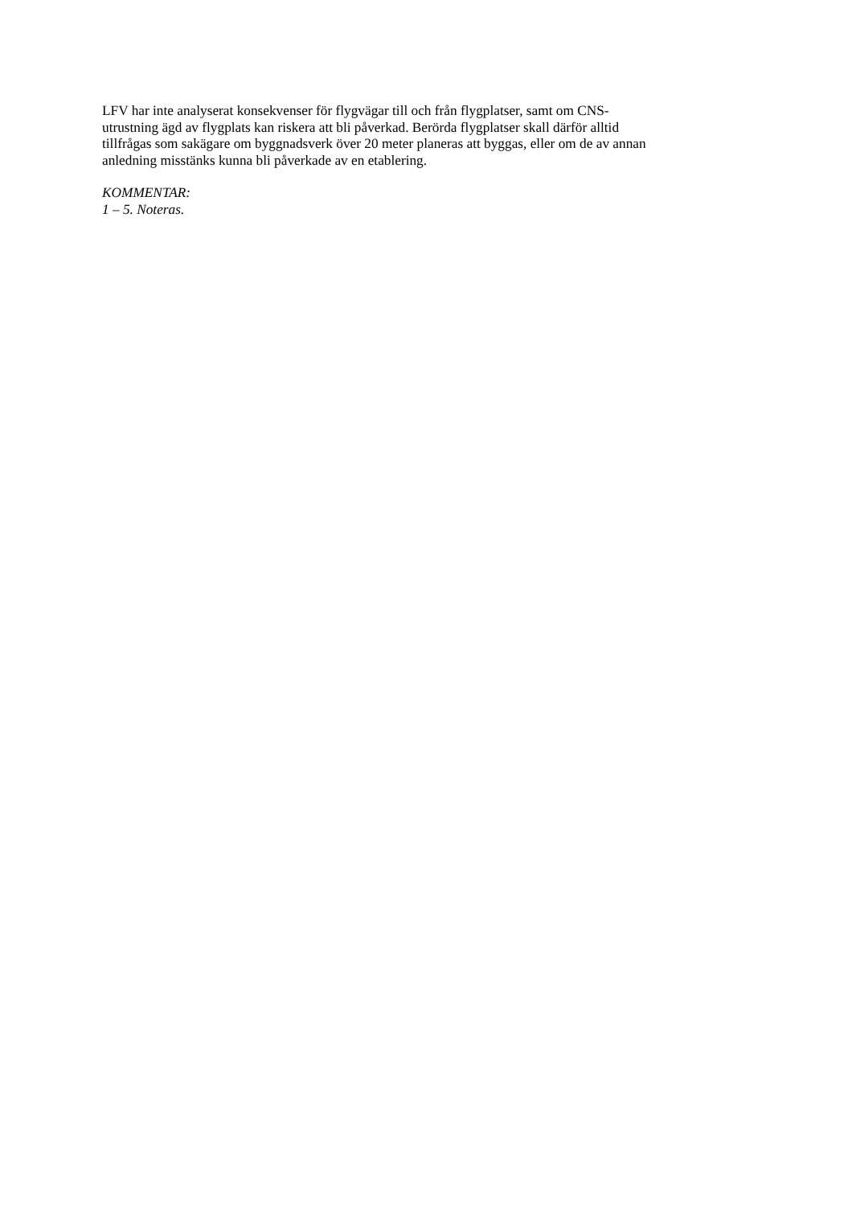LFV har inte analyserat konsekvenser för flygvägar till och från flygplatser, samt om CNS-
utrustning ägd av flygplats kan riskera att bli påverkad. Berörda flygplatser skall därför alltid
tillfrågas som sakägare om byggnadsverk över 20 meter planeras att byggas, eller om de av annan
anledning misstänks kunna bli påverkade av en etablering.
KOMMENTAR:
1 – 5. Noteras.